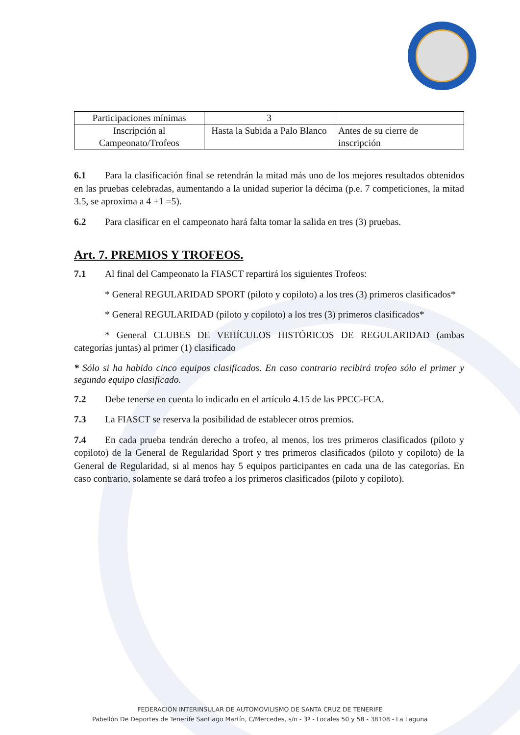| Participaciones mínimas | 3 | |
| Inscripción al Campeonato/Trofeos | Hasta la Subida a Palo Blanco | Antes de su cierre de inscripción |
6.1 Para la clasificación final se retendrán la mitad más uno de los mejores resultados obtenidos en las pruebas celebradas, aumentando a la unidad superior la décima (p.e. 7 competiciones, la mitad 3.5, se aproxima a 4 +1 =5).
6.2 Para clasificar en el campeonato hará falta tomar la salida en tres (3) pruebas.
Art. 7. PREMIOS Y TROFEOS.
7.1 Al final del Campeonato la FIASCT repartirá los siguientes Trofeos:
* General REGULARIDAD SPORT (piloto y copiloto) a los tres (3) primeros clasificados*
* General REGULARIDAD (piloto y copiloto) a los tres (3) primeros clasificados*
* General CLUBES DE VEHÍCULOS HISTÓRICOS DE REGULARIDAD (ambas categorías juntas) al primer (1) clasificado
* Sólo si ha habido cinco equipos clasificados. En caso contrario recibirá trofeo sólo el primer y segundo equipo clasificado.
7.2 Debe tenerse en cuenta lo indicado en el artículo 4.15 de las PPCC-FCA.
7.3 La FIASCT se reserva la posibilidad de establecer otros premios.
7.4 En cada prueba tendrán derecho a trofeo, al menos, los tres primeros clasificados (piloto y copiloto) de la General de Regularidad Sport y tres primeros clasificados (piloto y copiloto) de la General de Regularidad, si al menos hay 5 equipos participantes en cada una de las categorías. En caso contrario, solamente se dará trofeo a los primeros clasificados (piloto y copiloto).
FEDERACIÓN INTERINSULAR DE AUTOMOVILISMO DE SANTA CRUZ DE TENERIFE
Pabellón De Deportes de Tenerife Santiago Martín, C/Mercedes, s/n - 3ª - Locales 50 y 58 - 38108 - La Laguna